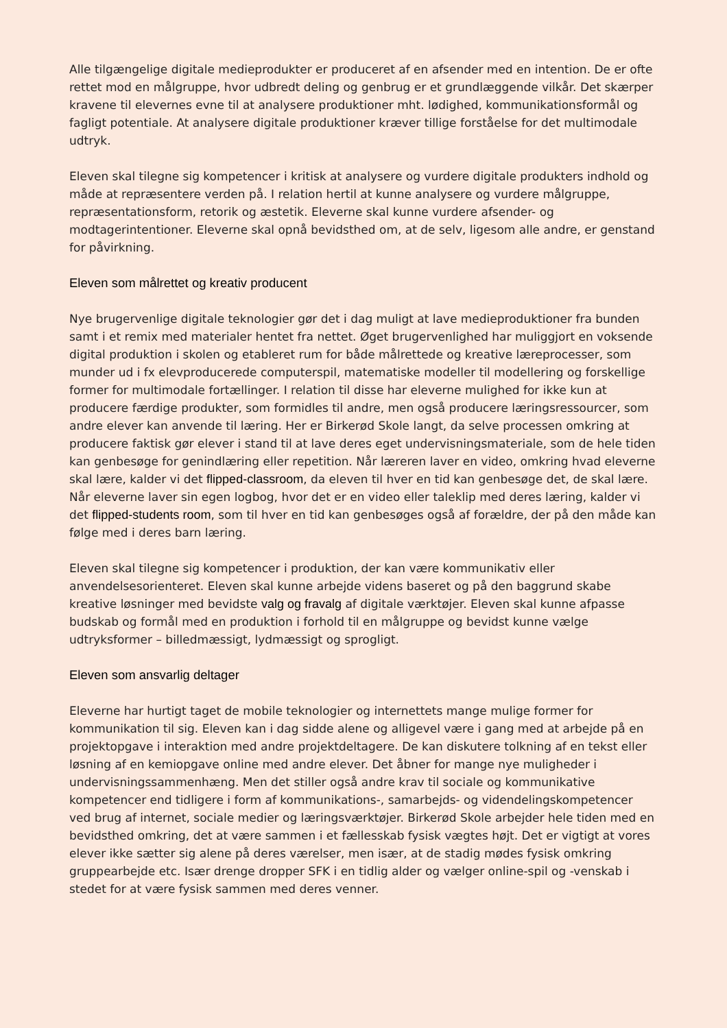Alle tilgængelige digitale medieprodukter er produceret af en afsender med en intention. De er ofte rettet mod en målgruppe, hvor udbredt deling og genbrug er et grundlæggende vilkår. Det skærper kravene til elevernes evne til at analysere produktioner mht. lødighed, kommunikationsformål og fagligt potentiale. At analysere digitale produktioner kræver tillige forståelse for det multimodale udtryk.
Eleven skal tilegne sig kompetencer i kritisk at analysere og vurdere digitale produkters indhold og måde at repræsentere verden på. I relation hertil at kunne analysere og vurdere målgruppe, repræsentationsform, retorik og æstetik. Eleverne skal kunne vurdere afsender- og modtagerintentioner. Eleverne skal opnå bevidsthed om, at de selv, ligesom alle andre, er genstand for påvirkning.
Eleven som målrettet og kreativ producent
Nye brugervenlige digitale teknologier gør det i dag muligt at lave medieproduktioner fra bunden samt i et remix med materialer hentet fra nettet. Øget brugervenlighed har muliggjort en voksende digital produktion i skolen og etableret rum for både målrettede og kreative læreprocesser, som munder ud i fx elevproducerede computerspil, matematiske modeller til modellering og forskellige former for multimodale fortællinger. I relation til disse har eleverne mulighed for ikke kun at producere færdige produkter, som formidles til andre, men også producere læringsressourcer, som andre elever kan anvende til læring. Her er Birkerød Skole langt, da selve processen omkring at producere faktisk gør elever i stand til at lave deres eget undervisningsmateriale, som de hele tiden kan genbesøge for genindlæring eller repetition. Når læreren laver en video, omkring hvad eleverne skal lære, kalder vi det flipped-classroom, da eleven til hver en tid kan genbesøge det, de skal lære. Når eleverne laver sin egen logbog, hvor det er en video eller taleklip med deres læring, kalder vi det flipped-students room, som til hver en tid kan genbesøges også af forældre, der på den måde kan følge med i deres barn læring.
Eleven skal tilegne sig kompetencer i produktion, der kan være kommunikativ eller anvendelsesorienteret. Eleven skal kunne arbejde videns baseret og på den baggrund skabe kreative løsninger med bevidste valg og fravalg af digitale værktøjer. Eleven skal kunne afpasse budskab og formål med en produktion i forhold til en målgruppe og bevidst kunne vælge udtryksformer – billedmæssigt, lydmæssigt og sprogligt.
Eleven som ansvarlig deltager
Eleverne har hurtigt taget de mobile teknologier og internettets mange mulige former for kommunikation til sig. Eleven kan i dag sidde alene og alligevel være i gang med at arbejde på en projektopgave i interaktion med andre projektdeltagere. De kan diskutere tolkning af en tekst eller løsning af en kemiopgave online med andre elever. Det åbner for mange nye muligheder i undervisningssammenhæng. Men det stiller også andre krav til sociale og kommunikative kompetencer end tidligere i form af kommunikations-, samarbejds- og videndelingskompetencer ved brug af internet, sociale medier og læringsværktøjer. Birkerød Skole arbejder hele tiden med en bevidsthed omkring, det at være sammen i et fællesskab fysisk vægtes højt. Det er vigtigt at vores elever ikke sætter sig alene på deres værelser, men især, at de stadig mødes fysisk omkring gruppearbejde etc. Især drenge dropper SFK i en tidlig alder og vælger online-spil og -venskab i stedet for at være fysisk sammen med deres venner.